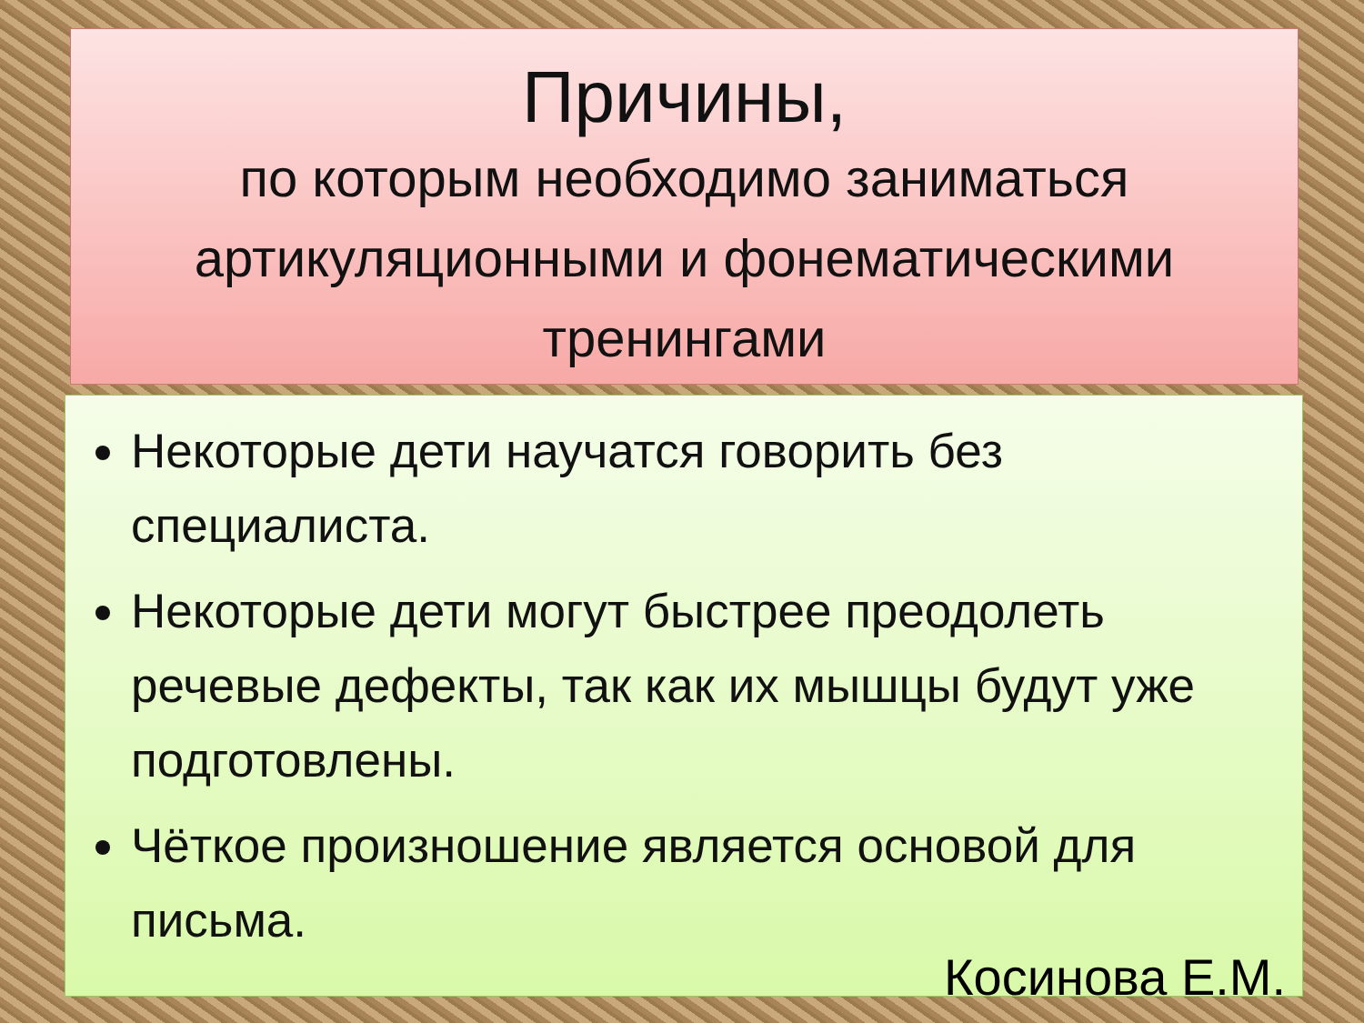Причины,
по которым необходимо заниматься артикуляционными и фонематическими тренингами
Некоторые дети научатся говорить без специалиста.
Некоторые дети могут быстрее преодолеть речевые дефекты, так как их мышцы будут уже подготовлены.
Чёткое произношение является основой для письма.
Косинова Е.М.